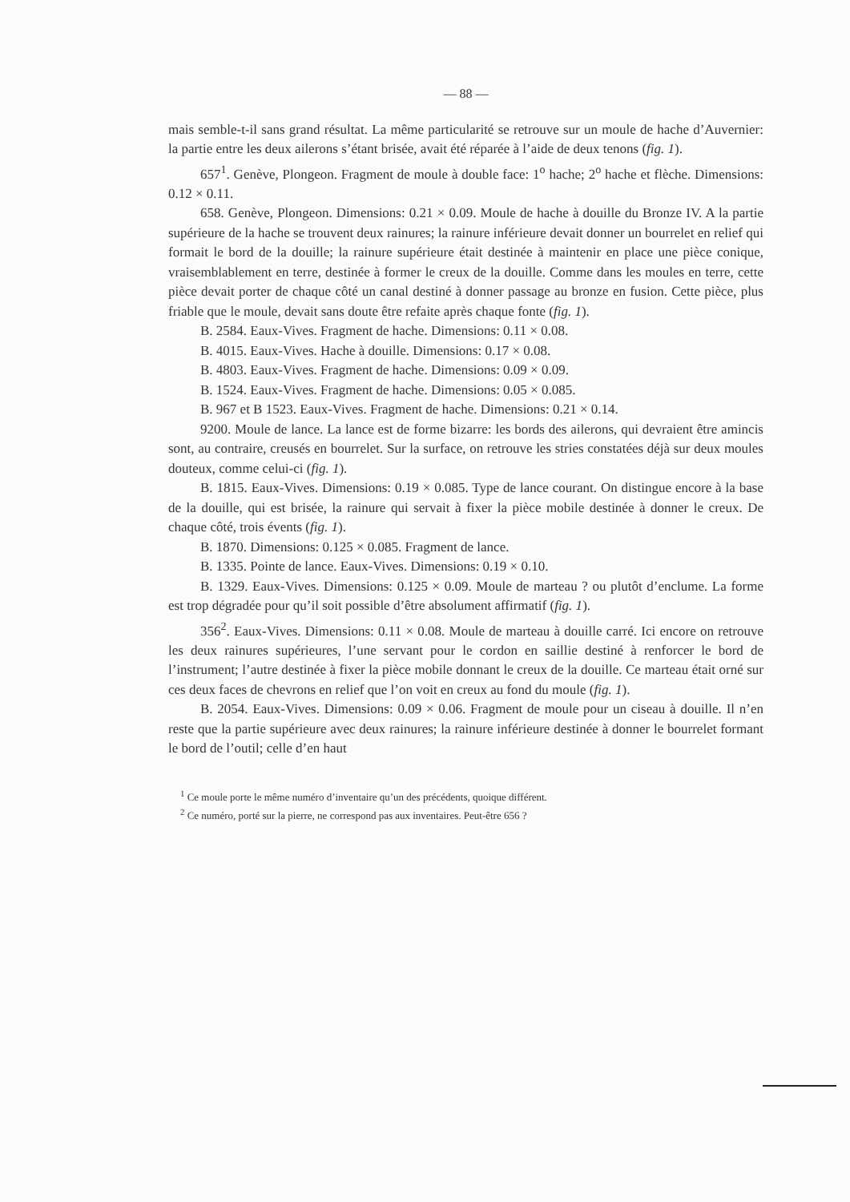— 88 —
mais semble-t-il sans grand résultat. La même particularité se retrouve sur un moule de hache d’Auvernier: la partie entre les deux ailerons s’étant brisée, avait été réparée à l’aide de deux tenons (fig. 1).
657<sup>1</sup>. Genève, Plongeon. Fragment de moule à double face: 1<sup>o</sup> hache; 2<sup>o</sup> hache et flèche. Dimensions: 0.12 × 0.11.
658. Genève, Plongeon. Dimensions: 0.21 × 0.09. Moule de hache à douille du Bronze IV. A la partie supérieure de la hache se trouvent deux rainures; la rainure inférieure devait donner un bourrelet en relief qui formait le bord de la douille; la rainure supérieure était destinée à maintenir en place une pièce conique, vraisemblablement en terre, destinée à former le creux de la douille. Comme dans les moules en terre, cette pièce devait porter de chaque côté un canal destiné à donner passage au bronze en fusion. Cette pièce, plus friable que le moule, devait sans doute être refaite après chaque fonte (fig. 1).
B. 2584. Eaux-Vives. Fragment de hache. Dimensions: 0.11 × 0.08.
B. 4015. Eaux-Vives. Hache à douille. Dimensions: 0.17 × 0.08.
B. 4803. Eaux-Vives. Fragment de hache. Dimensions: 0.09 × 0.09.
B. 1524. Eaux-Vives. Fragment de hache. Dimensions: 0.05 × 0.085.
B. 967 et B 1523. Eaux-Vives. Fragment de hache. Dimensions: 0.21 × 0.14.
9200. Moule de lance. La lance est de forme bizarre: les bords des ailerons, qui devraient être amincis sont, au contraire, creusés en bourrelet. Sur la surface, on retrouve les stries constatées déjà sur deux moules douteux, comme celui-ci (fig. 1).
B. 1815. Eaux-Vives. Dimensions: 0.19 × 0.085. Type de lance courant. On distingue encore à la base de la douille, qui est brisée, la rainure qui servait à fixer la pièce mobile destinée à donner le creux. De chaque côté, trois évents (fig. 1).
B. 1870. Dimensions: 0.125 × 0.085. Fragment de lance.
B. 1335. Pointe de lance. Eaux-Vives. Dimensions: 0.19 × 0.10.
B. 1329. Eaux-Vives. Dimensions: 0.125 × 0.09. Moule de marteau ? ou plutôt d’enclume. La forme est trop dégradée pour qu’il soit possible d’être absolument affirmatif (fig. 1).
356<sup>2</sup>. Eaux-Vives. Dimensions: 0.11 × 0.08. Moule de marteau à douille carré. Ici encore on retrouve les deux rainures supérieures, l’une servant pour le cordon en saillie destiné à renforcer le bord de l’instrument; l’autre destinée à fixer la pièce mobile donnant le creux de la douille. Ce marteau était orné sur ces deux faces de chevrons en relief que l’on voit en creux au fond du moule (fig. 1).
B. 2054. Eaux-Vives. Dimensions: 0.09 × 0.06. Fragment de moule pour un ciseau à douille. Il n’en reste que la partie supérieure avec deux rainures; la rainure inférieure destinée à donner le bourrelet formant le bord de l’outil; celle d’en haut
<sup>1</sup> Ce moule porte le même numéro d’inventaire qu’un des précédents, quoique différent.
<sup>2</sup> Ce numéro, porté sur la pierre, ne correspond pas aux inventaires. Peut-être 656 ?